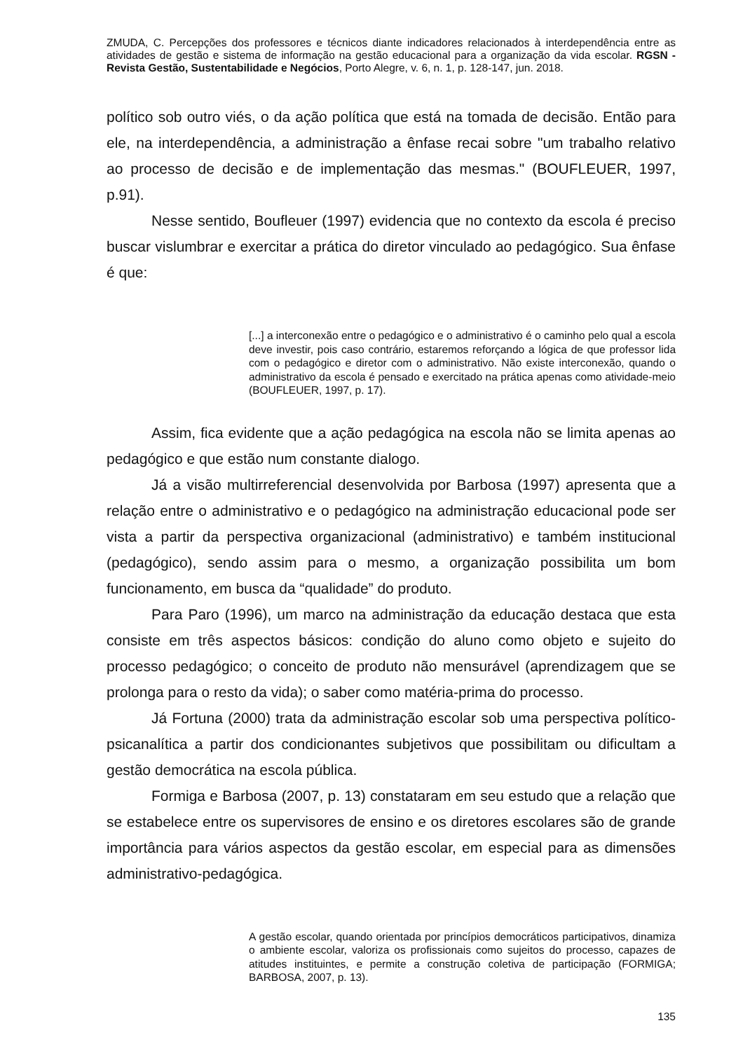ZMUDA, C. Percepções dos professores e técnicos diante indicadores relacionados à interdependência entre as atividades de gestão e sistema de informação na gestão educacional para a organização da vida escolar. RGSN - Revista Gestão, Sustentabilidade e Negócios, Porto Alegre, v. 6, n. 1, p. 128-147, jun. 2018.
político sob outro viés, o da ação política que está na tomada de decisão. Então para ele, na interdependência, a administração a ênfase recai sobre "um trabalho relativo ao processo de decisão e de implementação das mesmas." (BOUFLEUER, 1997, p.91).
Nesse sentido, Boufleuer (1997) evidencia que no contexto da escola é preciso buscar vislumbrar e exercitar a prática do diretor vinculado ao pedagógico. Sua ênfase é que:
[...] a interconexão entre o pedagógico e o administrativo é o caminho pelo qual a escola deve investir, pois caso contrário, estaremos reforçando a lógica de que professor lida com o pedagógico e diretor com o administrativo. Não existe interconexão, quando o administrativo da escola é pensado e exercitado na prática apenas como atividade-meio (BOUFLEUER, 1997, p. 17).
Assim, fica evidente que a ação pedagógica na escola não se limita apenas ao pedagógico e que estão num constante dialogo.
Já a visão multirreferencial desenvolvida por Barbosa (1997) apresenta que a relação entre o administrativo e o pedagógico na administração educacional pode ser vista a partir da perspectiva organizacional (administrativo) e também institucional (pedagógico), sendo assim para o mesmo, a organização possibilita um bom funcionamento, em busca da “qualidade” do produto.
Para Paro (1996), um marco na administração da educação destaca que esta consiste em três aspectos básicos: condição do aluno como objeto e sujeito do processo pedagógico; o conceito de produto não mensurável (aprendizagem que se prolonga para o resto da vida); o saber como matéria-prima do processo.
Já Fortuna (2000) trata da administração escolar sob uma perspectiva político-psicanalítica a partir dos condicionantes subjetivos que possibilitam ou dificultam a gestão democrática na escola pública.
Formiga e Barbosa (2007, p. 13) constataram em seu estudo que a relação que se estabelece entre os supervisores de ensino e os diretores escolares são de grande importância para vários aspectos da gestão escolar, em especial para as dimensões administrativo-pedagógica.
A gestão escolar, quando orientada por princípios democráticos participativos, dinamiza o ambiente escolar, valoriza os profissionais como sujeitos do processo, capazes de atitudes instituintes, e permite a construção coletiva de participação (FORMIGA; BARBOSA, 2007, p. 13).
135